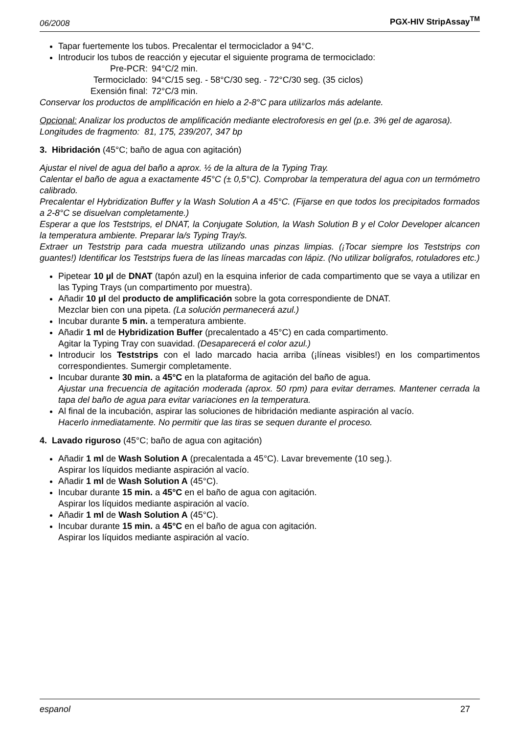06/2008 PGX-HIV StripAssay<sup>TM</sup>
Tapar fuertemente los tubos. Precalentar el termociclador a 94°C.
Introducir los tubos de reacción y ejecutar el siguiente programa de termociclado:
| Pre-PCR: | 94°C/2 min. |
| Termociclado: | 94°C/15 seg. - 58°C/30 seg. - 72°C/30 seg. (35 ciclos) |
| Exensión final: | 72°C/3 min. |
Conservar los productos de amplificación en hielo a 2-8°C para utilizarlos más adelante.
Opcional: Analizar los productos de amplificación mediante electroforesis en gel (p.e. 3% gel de agarosa).
Longitudes de fragmento: 81, 175, 239/207, 347 bp
3. Hibridación (45°C; baño de agua con agitación)
Ajustar el nivel de agua del baño a aprox. ½ de la altura de la Typing Tray.
Calentar el baño de agua a exactamente 45°C (± 0,5°C). Comprobar la temperatura del agua con un termómetro calibrado.
Precalentar el Hybridization Buffer y la Wash Solution A a 45°C. (Fijarse en que todos los precipitados formados a 2-8°C se disuelvan completamente.)
Esperar a que los Teststrips, el DNAT, la Conjugate Solution, la Wash Solution B y el Color Developer alcancen la temperatura ambiente. Preparar la/s Typing Tray/s.
Extraer un Teststrip para cada muestra utilizando unas pinzas limpias. (¡Tocar siempre los Teststrips con guantes!) Identificar los Teststrips fuera de las líneas marcadas con lápiz. (No utilizar bolígrafos, rotuladores etc.)
Pipetear 10 µl de DNAT (tapón azul) en la esquina inferior de cada compartimento que se vaya a utilizar en las Typing Trays (un compartimento por muestra).
Añadir 10 µl del producto de amplificación sobre la gota correspondiente de DNAT.
Mezclar bien con una pipeta. (La solución permanecerá azul.)
Incubar durante 5 min. a temperatura ambiente.
Añadir 1 ml de Hybridization Buffer (precalentado a 45°C) en cada compartimento.
Agitar la Typing Tray con suavidad. (Desaparecerá el color azul.)
Introducir los Teststrips con el lado marcado hacia arriba (¡líneas visibles!) en los compartimentos correspondientes. Sumergir completamente.
Incubar durante 30 min. a 45°C en la plataforma de agitación del baño de agua.
Ajustar una frecuencia de agitación moderada (aprox. 50 rpm) para evitar derrames. Mantener cerrada la tapa del baño de agua para evitar variaciones en la temperatura.
Al final de la incubación, aspirar las soluciones de hibridación mediante aspiración al vacío.
Hacerlo inmediatamente. No permitir que las tiras se sequen durante el proceso.
4. Lavado riguroso (45°C; baño de agua con agitación)
Añadir 1 ml de Wash Solution A (precalentada a 45°C). Lavar brevemente (10 seg.).
Aspirar los líquidos mediante aspiración al vacío.
Añadir 1 ml de Wash Solution A (45°C).
Incubar durante 15 min. a 45°C en el baño de agua con agitación.
Aspirar los líquidos mediante aspiración al vacío.
Añadir 1 ml de Wash Solution A (45°C).
Incubar durante 15 min. a 45°C en el baño de agua con agitación.
Aspirar los líquidos mediante aspiración al vacío.
espanol 27